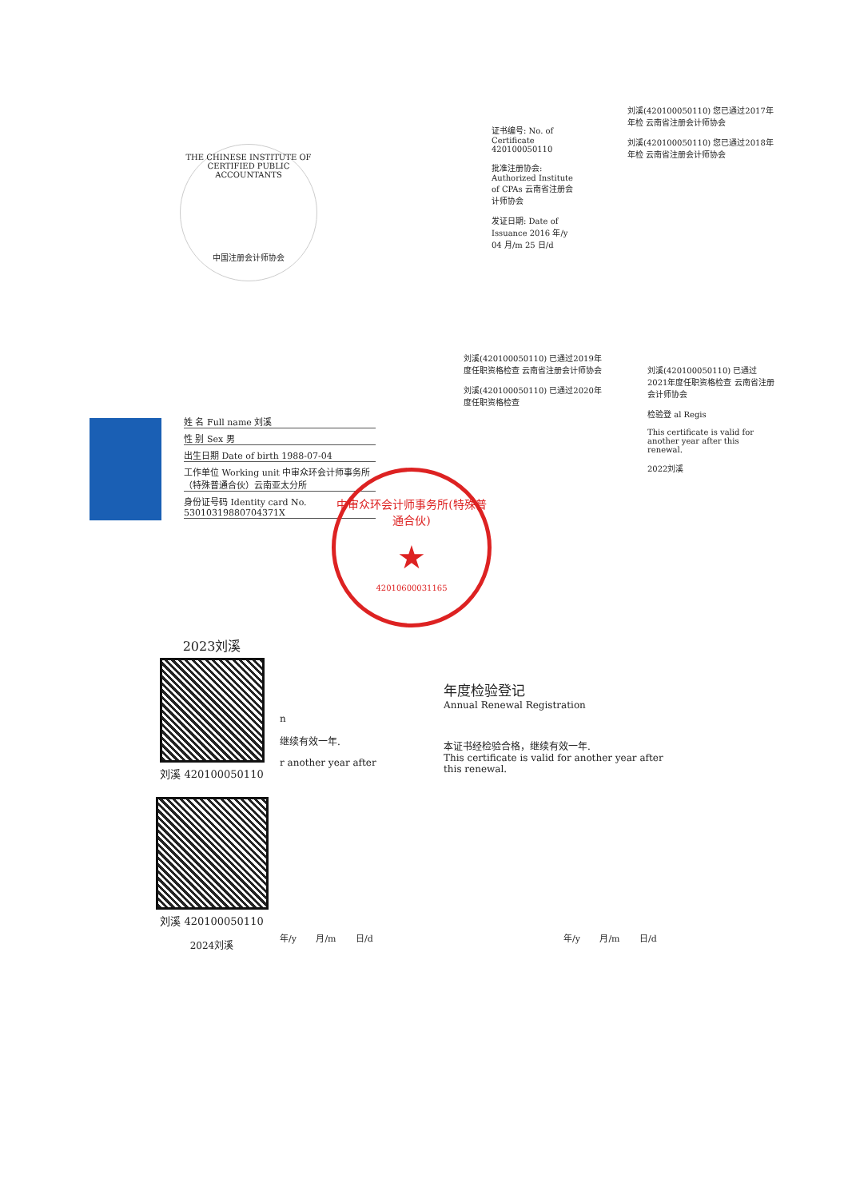THE CHINESE INSTITUTE OF CERTIFIED PUBLIC ACCOUNTANTS
中国注册会计师协会
证书编号: No. of Certificate 420100050110
批准注册协会: Authorized Institute of CPAs 云南省注册会计师协会
发证日期: Date of Issuance 2016 年/y 04 月/m 25 日/d
刘溪(420100050110) 您已通过2017年年检 云南省注册会计师协会
刘溪(420100050110) 您已通过2018年年检 云南省注册会计师协会
刘溪(420100050110) 已通过2019年度任职资格检查 云南省注册会计师协会
刘溪(420100050110) 已通过2020年度任职资格检查
刘溪(420100050110) 已通过2021年度任职资格检查 云南省注册会计师协会
检验登 al Regis
This certificate is valid for another year after this renewal.
2022刘溪
姓 名 Full name 刘溪
性 别 Sex 男
出生日期 Date of birth 1988-07-04
工作单位 Working unit 中审众环会计师事务所（特殊普通合伙）云南亚太分所
身份证号码 Identity card No. 53010319880704371X
中审众环会计师事务所(特殊普通合伙)
★
4201060003116​5
2023刘溪
刘溪 420100050110
刘溪 420100050110
2024刘溪
n
继续有效一年.
r another year after
年/y 月/m 日/d
年度检验登记
Annual Renewal Registration
本证书经检验合格，继续有效一年.
This certificate is valid for another year after this renewal.
年/y 月/m 日/d